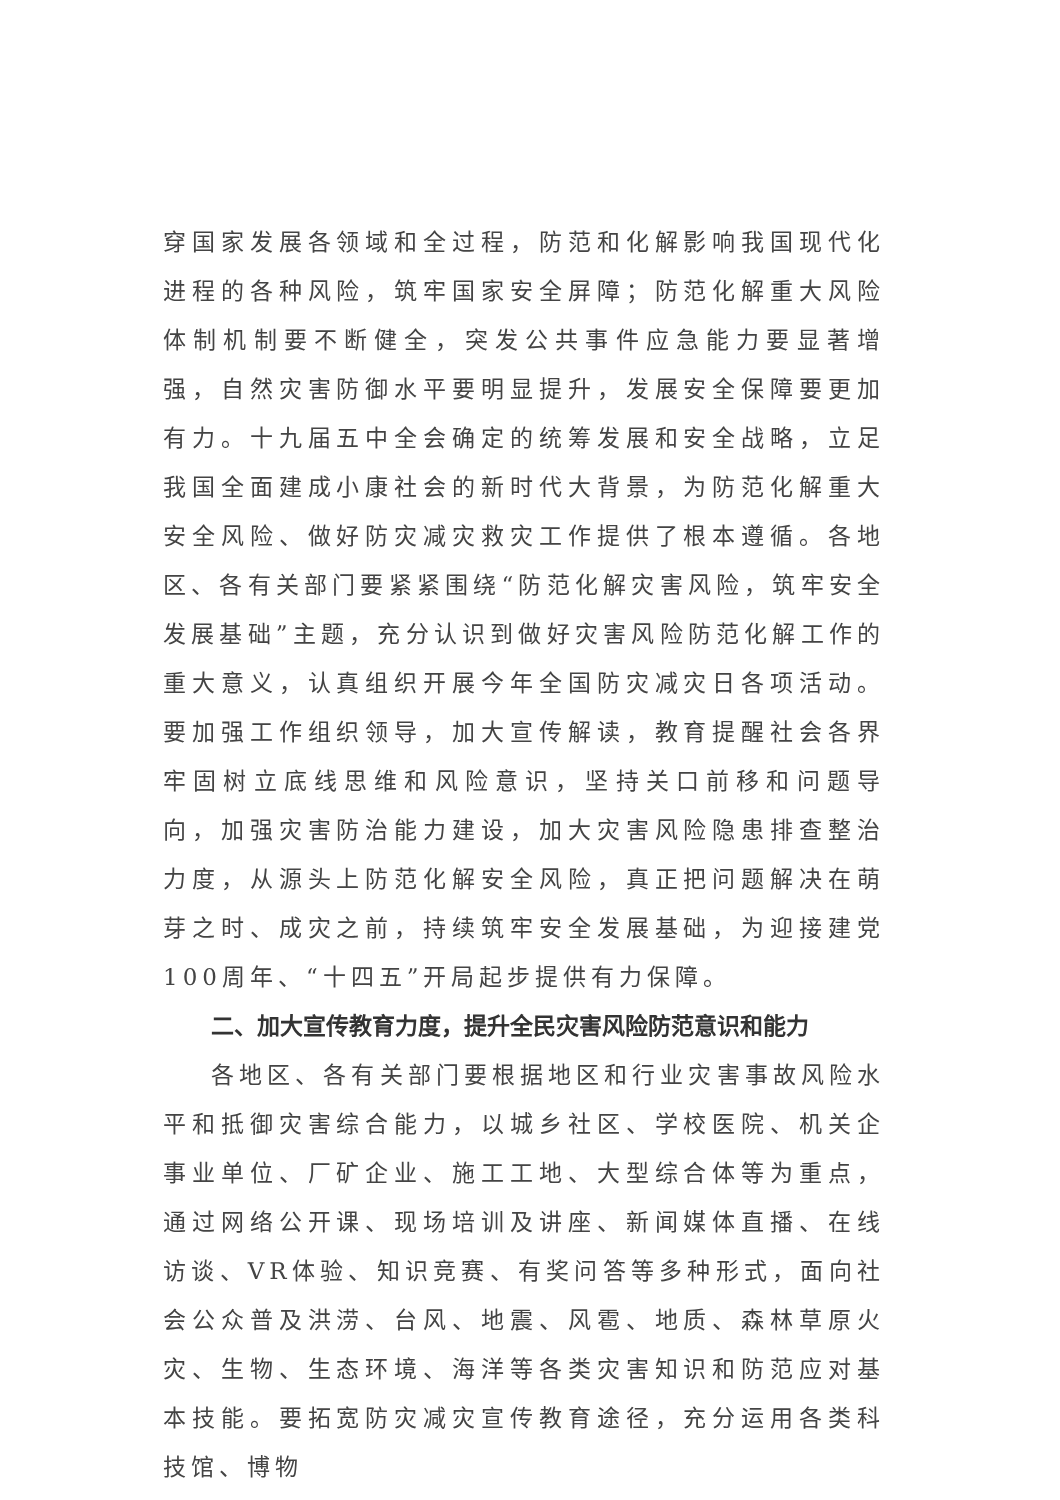穿国家发展各领域和全过程，防范和化解影响我国现代化进程的各种风险，筑牢国家安全屏障；防范化解重大风险体制机制要不断健全，突发公共事件应急能力要显著增强，自然灾害防御水平要明显提升，发展安全保障要更加有力。十九届五中全会确定的统筹发展和安全战略，立足我国全面建成小康社会的新时代大背景，为防范化解重大安全风险、做好防灾减灾救灾工作提供了根本遵循。各地区、各有关部门要紧紧围绕“防范化解灾害风险，筑牢安全发展基础”主题，充分认识到做好灾害风险防范化解工作的重大意义，认真组织开展今年全国防灾减灾日各项活动。要加强工作组织领导，加大宣传解读，教育提醒社会各界牢固树立底线思维和风险意识，坚持关口前移和问题导向，加强灾害防治能力建设，加大灾害风险隐患排查整治力度，从源头上防范化解安全风险，真正把问题解决在萌芽之时、成灾之前，持续筑牢安全发展基础，为迎接建党100周年、“十四五”开局起步提供有力保障。
二、加大宣传教育力度，提升全民灾害风险防范意识和能力
各地区、各有关部门要根据地区和行业灾害事故风险水平和抵御灾害综合能力，以城乡社区、学校医院、机关企事业单位、厂矿企业、施工工地、大型综合体等为重点，通过网络公开课、现场培训及讲座、新闻媒体直播、在线访谈、VR体验、知识竞赛、有奖问答等多种形式，面向社会公众普及洪涝、台风、地震、风雹、地质、森林草原火灾、生物、生态环境、海洋等各类灾害知识和防范应对基本技能。要拓宽防灾减灾宣传教育途径，充分运用各类科技馆、博物